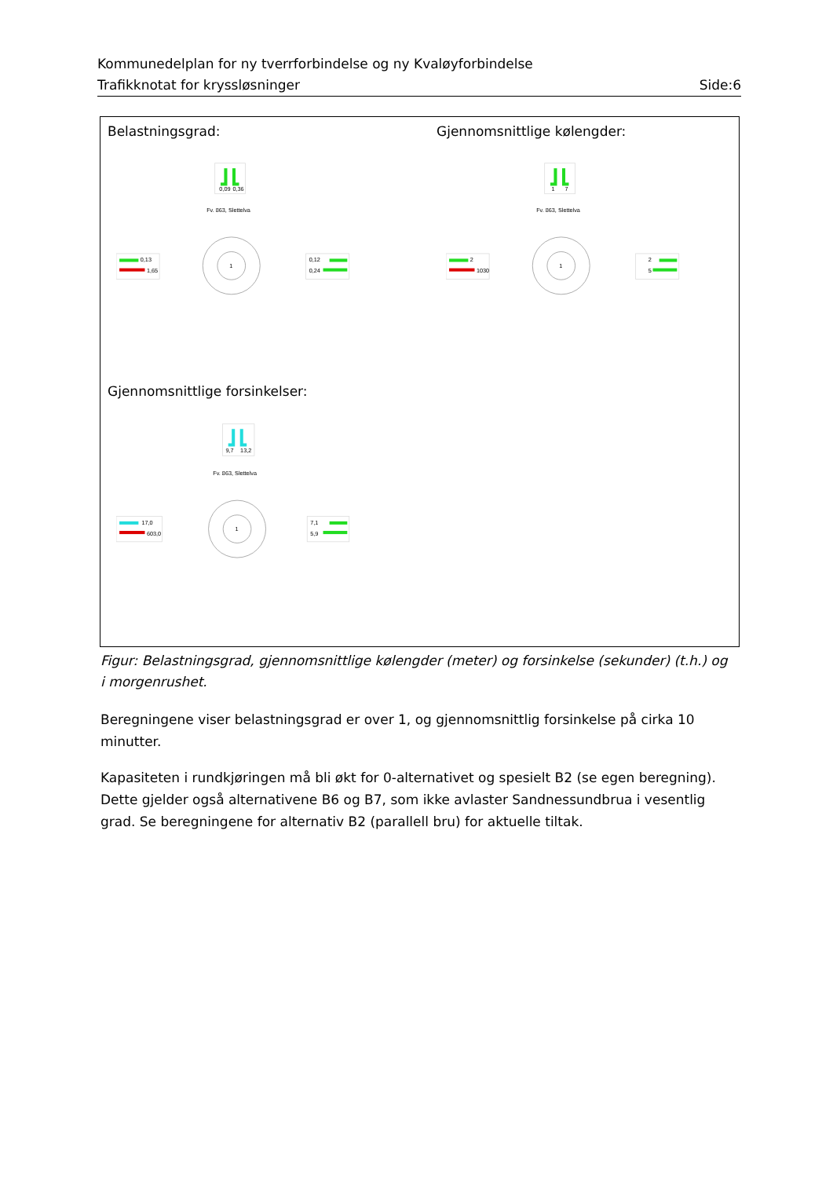Kommunedelplan for ny tverrforbindelse og ny Kvaløyforbindelse
Trafikknotat for kryssløsninger Side:6
Belastningsgrad: Gjennomsnittlige kølengder:
Gjennomsnittlige forsinkelser:
0,09
0,36
Fv. 863, Slettelva
1
0,13
1,65
0,12
0,24
1
7
Fv. 863, Slettelva
1
2
1030
2
5
9,7
13,2
Fv. 863, Slettelva
1
17,0
603,0
7,1
5,9
Figur: Belastningsgrad, gjennomsnittlige kølengder (meter) og forsinkelse (sekunder) (t.h.) og i morgenrushet.
Beregningene viser belastningsgrad er over 1, og gjennomsnittlig forsinkelse på cirka 10 minutter.
Kapasiteten i rundkjøringen må bli økt for 0-alternativet og spesielt B2 (se egen beregning). Dette gjelder også alternativene B6 og B7, som ikke avlaster Sandnessundbrua i vesentlig grad. Se beregningene for alternativ B2 (parallell bru) for aktuelle tiltak.